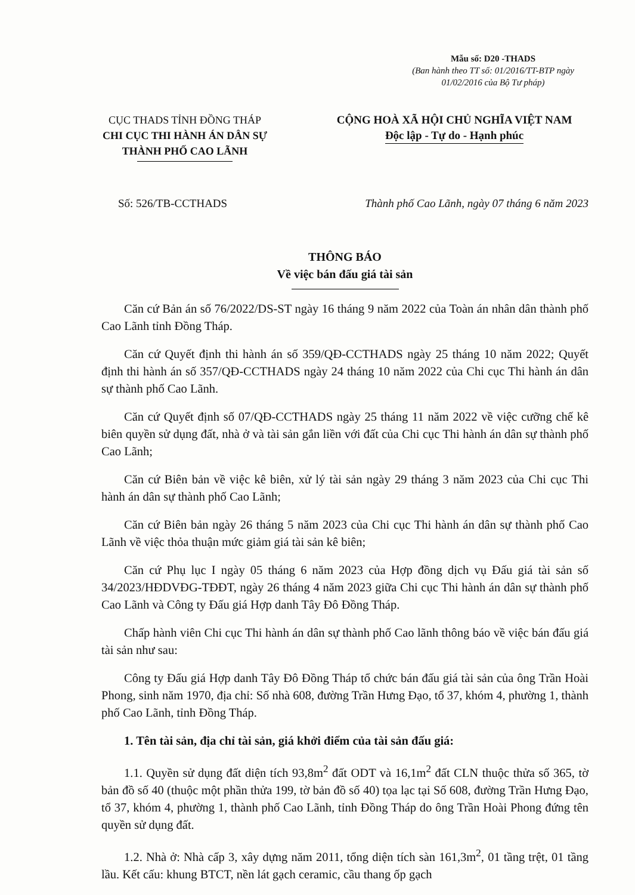Mẫu số: D20 -THADS
(Ban hành theo TT số: 01/2016/TT-BTP ngày 01/02/2016 của Bộ Tư pháp)
CỤC THADS TỈNH ĐỒNG THÁP
CHI CỤC THI HÀNH ÁN DÂN SỰ
THÀNH PHỐ CAO LÃNH
CỘNG HOÀ XÃ HỘI CHỦ NGHĨA VIỆT NAM
Độc lập - Tự do - Hạnh phúc
Số: 526/TB-CCTHADS Thành phố Cao Lãnh, ngày 07 tháng 6 năm 2023
THÔNG BÁO
Về việc bán đấu giá tài sản
Căn cứ Bản án số 76/2022/DS-ST ngày 16 tháng 9 năm 2022 của Toàn án nhân dân thành phố Cao Lãnh tỉnh Đồng Tháp.
Căn cứ Quyết định thi hành án số 359/QĐ-CCTHADS ngày 25 tháng 10 năm 2022; Quyết định thi hành án số 357/QĐ-CCTHADS ngày 24 tháng 10 năm 2022 của Chi cục Thi hành án dân sự thành phố Cao Lãnh.
Căn cứ Quyết định số 07/QĐ-CCTHADS ngày 25 tháng 11 năm 2022 về việc cưỡng chế kê biên quyền sử dụng đất, nhà ở và tài sản gắn liền với đất của Chi cục Thi hành án dân sự thành phố Cao Lãnh;
Căn cứ Biên bản về việc kê biên, xử lý tài sản ngày 29 tháng 3 năm 2023 của Chi cục Thi hành án dân sự thành phố Cao Lãnh;
Căn cứ Biên bản ngày 26 tháng 5 năm 2023 của Chi cục Thi hành án dân sự thành phố Cao Lãnh về việc thỏa thuận mức giảm giá tài sản kê biên;
Căn cứ Phụ lục I ngày 05 tháng 6 năm 2023 của Hợp đồng dịch vụ Đấu giá tài sản số 34/2023/HĐDVĐG-TĐĐT, ngày 26 tháng 4 năm 2023 giữa Chi cục Thi hành án dân sự thành phố Cao Lãnh và Công ty Đấu giá Hợp danh Tây Đô Đồng Tháp.
Chấp hành viên Chi cục Thi hành án dân sự thành phố Cao lãnh thông báo về việc bán đấu giá tài sản như sau:
Công ty Đấu giá Hợp danh Tây Đô Đồng Tháp tổ chức bán đấu giá tài sản của ông Trần Hoài Phong, sinh năm 1970, địa chỉ: Số nhà 608, đường Trần Hưng Đạo, tổ 37, khóm 4, phường 1, thành phố Cao Lãnh, tỉnh Đồng Tháp.
1. Tên tài sản, địa chỉ tài sản, giá khởi điểm của tài sản đấu giá:
1.1. Quyền sử dụng đất diện tích 93,8m<sup>2</sup> đất ODT và 16,1m<sup>2</sup> đất CLN thuộc thửa số 365, tờ bản đồ số 40 (thuộc một phần thửa 199, tờ bản đồ số 40) tọa lạc tại Số 608, đường Trần Hưng Đạo, tổ 37, khóm 4, phường 1, thành phố Cao Lãnh, tỉnh Đồng Tháp do ông Trần Hoài Phong đứng tên quyền sử dụng đất.
1.2. Nhà ở: Nhà cấp 3, xây dựng năm 2011, tổng diện tích sàn 161,3m<sup>2</sup>, 01 tầng trệt, 01 tầng lầu. Kết cấu: khung BTCT, nền lát gạch ceramic, cầu thang ốp gạch